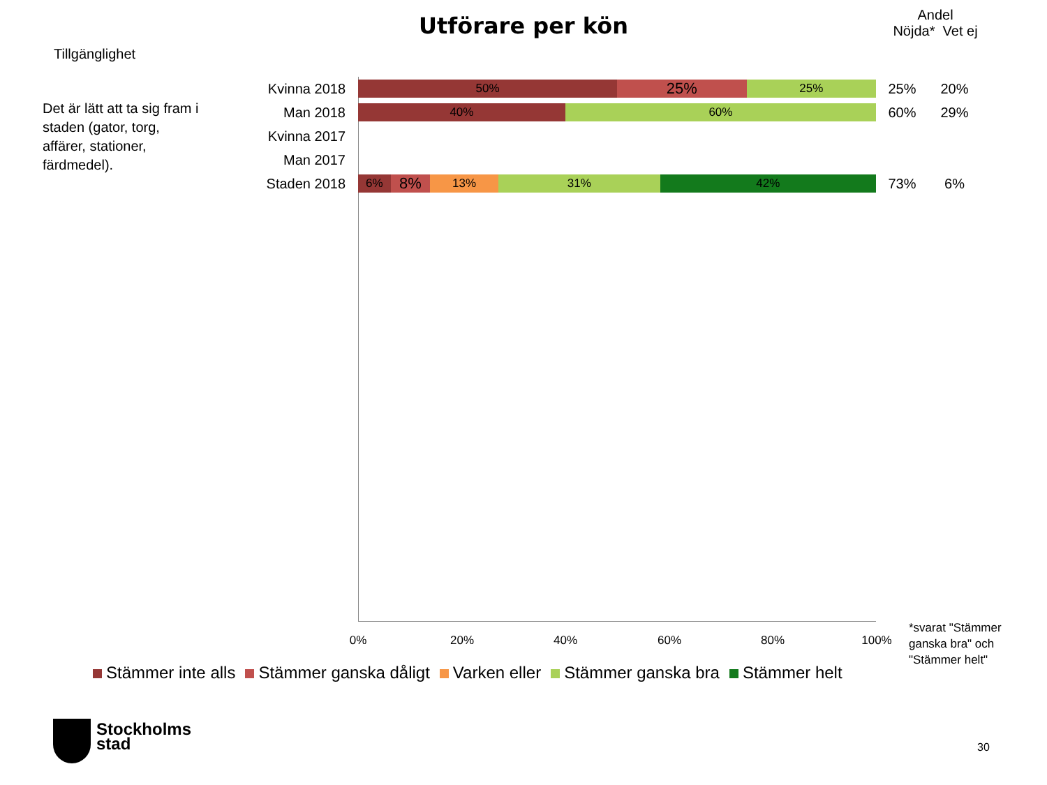Utförare per kön
Andel
Nöjda* Vet ej
Tillgänglighet
Det är lätt att ta sig fram i staden (gator, torg, affärer, stationer, färdmedel).
Kvinna 2018
50%
25%
25%
25% 20%
Man 2018
40% 60%
60% 29%
Kvinna 2017
Man 2017
Staden 2018
6%
8%
13% 31% 42%
73% 6%
0% 20% 40% 60% 80% 100%
Stämmer inte alls Stämmer ganska dåligt Varken eller Stämmer ganska bra Stämmer helt
*svarat "Stämmer ganska bra" och "Stämmer helt"
Stockholms
stad
30